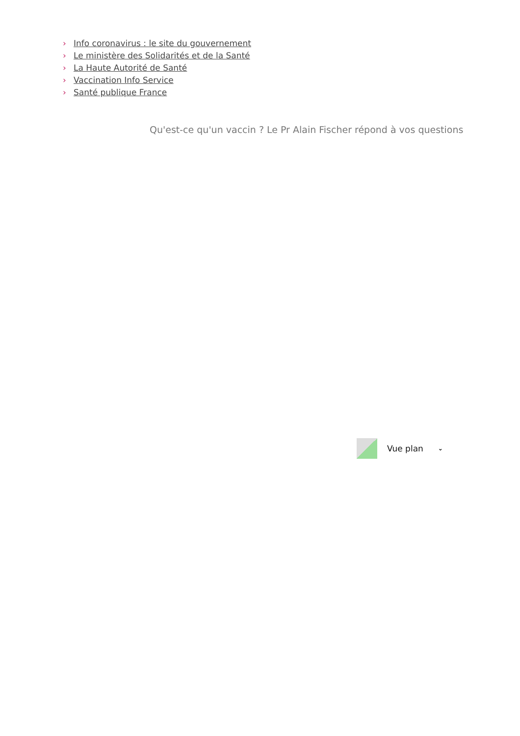› Info coronavirus : le site du gouvernement
› Le ministère des Solidarités et de la Santé
› La Haute Autorité de Santé
› Vaccination Info Service
› Santé publique France
Qu'est-ce qu'un vaccin ? Le Pr Alain Fischer répond à vos questions
Vue plan ⌄